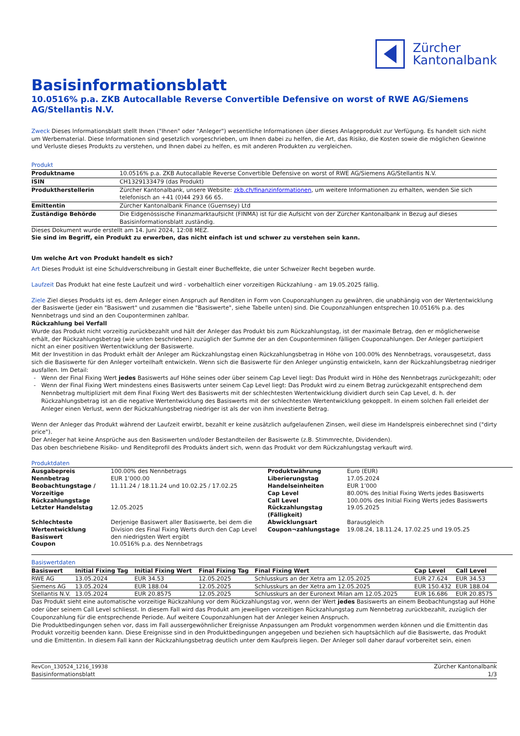Zürcher
Kantonalbank
Basisinformationsblatt
10.0516% p.a. ZKB Autocallable Reverse Convertible Defensive on worst of RWE AG/Siemens AG/Stellantis N.V.
Zweck Dieses Informationsblatt stellt Ihnen ("Ihnen" oder "Anleger") wesentliche Informationen über dieses Anlageprodukt zur Verfügung. Es handelt sich nicht um Werbematerial. Diese Informationen sind gesetzlich vorgeschrieben, um Ihnen dabei zu helfen, die Art, das Risiko, die Kosten sowie die möglichen Gewinne und Verluste dieses Produkts zu verstehen, und Ihnen dabei zu helfen, es mit anderen Produkten zu vergleichen.
Produkt
| Produktname | 10.0516% p.a. ZKB Autocallable Reverse Convertible Defensive on worst of RWE AG/Siemens AG/Stellantis N.V. |
| ISIN | CH1329133479 (das Produkt) |
| Produktherstellerin | Zürcher Kantonalbank, unsere Website: zkb.ch/finanzinformationen , um weitere Informationen zu erhalten, wenden Sie sich telefonisch an +41 (0)44 293 66 65. |
| Emittentin | Zürcher Kantonalbank Finance (Guernsey) Ltd |
| Zuständige Behörde | Die Eidgenössische Finanzmarktaufsicht (FINMA) ist für die Aufsicht von der Zürcher Kantonalbank in Bezug auf dieses Basisinformationsblatt zuständig. |
Dieses Dokument wurde erstellt am 14. Juni 2024, 12:08 MEZ.
Sie sind im Begriff, ein Produkt zu erwerben, das nicht einfach ist und schwer zu verstehen sein kann.
Um welche Art von Produkt handelt es sich?
Art Dieses Produkt ist eine Schuldverschreibung in Gestalt einer Bucheffekte, die unter Schweizer Recht begeben wurde.
Laufzeit Das Produkt hat eine feste Laufzeit und wird - vorbehaltlich einer vorzeitigen Rückzahlung - am 19.05.2025 fällig.
Ziele Ziel dieses Produkts ist es, dem Anleger einen Anspruch auf Renditen in Form von Couponzahlungen zu gewähren, die unabhängig von der Wertentwicklung der Basiswerte (jeder ein "Basiswert" und zusammen die "Basiswerte", siehe Tabelle unten) sind. Die Couponzahlungen entsprechen 10.0516% p.a. des Nennbetrags und sind an den Couponterminen zahlbar.
Rückzahlung bei Verfall
Wurde das Produkt nicht vorzeitig zurückbezahlt und hält der Anleger das Produkt bis zum Rückzahlungstag, ist der maximale Betrag, den er möglicherweise erhält, der Rückzahlungsbetrag (wie unten beschrieben) zuzüglich der Summe der an den Couponterminen fälligen Couponzahlungen. Der Anleger partizipiert nicht an einer positiven Wertentwicklung der Basiswerte.
Mit der Investition in das Produkt erhält der Anleger am Rückzahlungstag einen Rückzahlungsbetrag in Höhe von 100.00% des Nennbetrags, vorausgesetzt, dass sich die Basiswerte für den Anleger vorteilhaft entwickeln. Wenn sich die Basiswerte für den Anleger ungünstig entwickeln, kann der Rückzahlungsbetrag niedriger ausfallen. Im Detail:
Wenn der Final Fixing Wert jedes Basiswerts auf Höhe seines oder über seinem Cap Level liegt: Das Produkt wird in Höhe des Nennbetrags zurückgezahlt; oder
Wenn der Final Fixing Wert mindestens eines Basiswerts unter seinem Cap Level liegt: Das Produkt wird zu einem Betrag zurückgezahlt entsprechend dem Nennbetrag multipliziert mit dem Final Fixing Wert des Basiswerts mit der schlechtesten Wertentwicklung dividiert durch sein Cap Level, d. h. der Rückzahlungsbetrag ist an die negative Wertentwicklung des Basiswerts mit der schlechtesten Wertentwicklung gekoppelt. In einem solchen Fall erleidet der Anleger einen Verlust, wenn der Rückzahlungsbetrag niedriger ist als der von ihm investierte Betrag.
Wenn der Anleger das Produkt während der Laufzeit erwirbt, bezahlt er keine zusätzlich aufgelaufenen Zinsen, weil diese im Handelspreis einberechnet sind ("dirty price").
Der Anleger hat keine Ansprüche aus den Basiswerten und/oder Bestandteilen der Basiswerte (z.B. Stimmrechte, Dividenden).
Das oben beschriebene Risiko- und Renditeprofil des Produkts ändert sich, wenn das Produkt vor dem Rückzahlungstag verkauft wird.
Produktdaten
| Ausgabepreis | 100.00% des Nennbetrags | Produktwährung | Euro (EUR) |
| Nennbetrag | EUR 1’000.00 | Liberierungstag | 17.05.2024 |
| Beobachtungstage / Vorzeitige Rückzahlungstage | 11.11.24 / 18.11.24 und 10.02.25 / 17.02.25 | Handelseinheiten Cap Level Call Level | EUR 1’000 80.00% des Initial Fixing Werts jedes Basiswerts 100.00% des Initial Fixing Werts jedes Basiswerts |
| Letzter Handelstag | 12.05.2025 | Rückzahlungstag (Fälligkeit) | 19.05.2025 |
| Schlechteste Wertentwicklung Basiswert | Derjenige Basiswert aller Basiswerte, bei dem die Division des Final Fixing Werts durch den Cap Level den niedrigsten Wert ergibt | Abwicklungsart Coupon¬zahlungstage | Barausgleich 19.08.24, 18.11.24, 17.02.25 und 19.05.25 |
| Coupon | 10.0516% p.a. des Nennbetrags | | |
Basiswertdaten
| Basiswert | Initial Fixing Tag | Initial Fixing Wert | Final Fixing Tag | Final Fixing Wert | Cap Level | Call Level |
| --- | --- | --- | --- | --- | --- | --- |
| RWE AG | 13.05.2024 | EUR 34.53 | 12.05.2025 | Schlusskurs an der Xetra am 12.05.2025 | EUR 27.624 | EUR 34.53 |
| Siemens AG | 13.05.2024 | EUR 188.04 | 12.05.2025 | Schlusskurs an der Xetra am 12.05.2025 | EUR 150.432 | EUR 188.04 |
| Stellantis N.V. | 13.05.2024 | EUR 20.8575 | 12.05.2025 | Schlusskurs an der Euronext Milan am 12.05.2025 | EUR 16.686 | EUR 20.8575 |
Das Produkt sieht eine automatische vorzeitige Rückzahlung vor dem Rückzahlungstag vor, wenn der Wert jedes Basiswerts an einem Beobachtungstag auf Höhe oder über seinem Call Level schliesst. In diesem Fall wird das Produkt am jeweiligen vorzeitigen Rückzahlungstag zum Nennbetrag zurückbezahlt, zuzüglich der Couponzahlung für die entsprechende Periode. Auf weitere Couponzahlungen hat der Anleger keinen Anspruch.
Die Produktbedingungen sehen vor, dass im Fall aussergewöhnlicher Ereignisse Anpassungen am Produkt vorgenommen werden können und die Emittentin das Produkt vorzeitig beenden kann. Diese Ereignisse sind in den Produktbedingungen angegeben und beziehen sich hauptsächlich auf die Basiswerte, das Produkt und die Emittentin. In diesem Fall kann der Rückzahlungsbetrag deutlich unter dem Kaufpreis liegen. Der Anleger soll daher darauf vorbereitet sein, einen
RevCon_130524_1216_19938
Basisinformationsblatt
Zürcher Kantonalbank
1/3